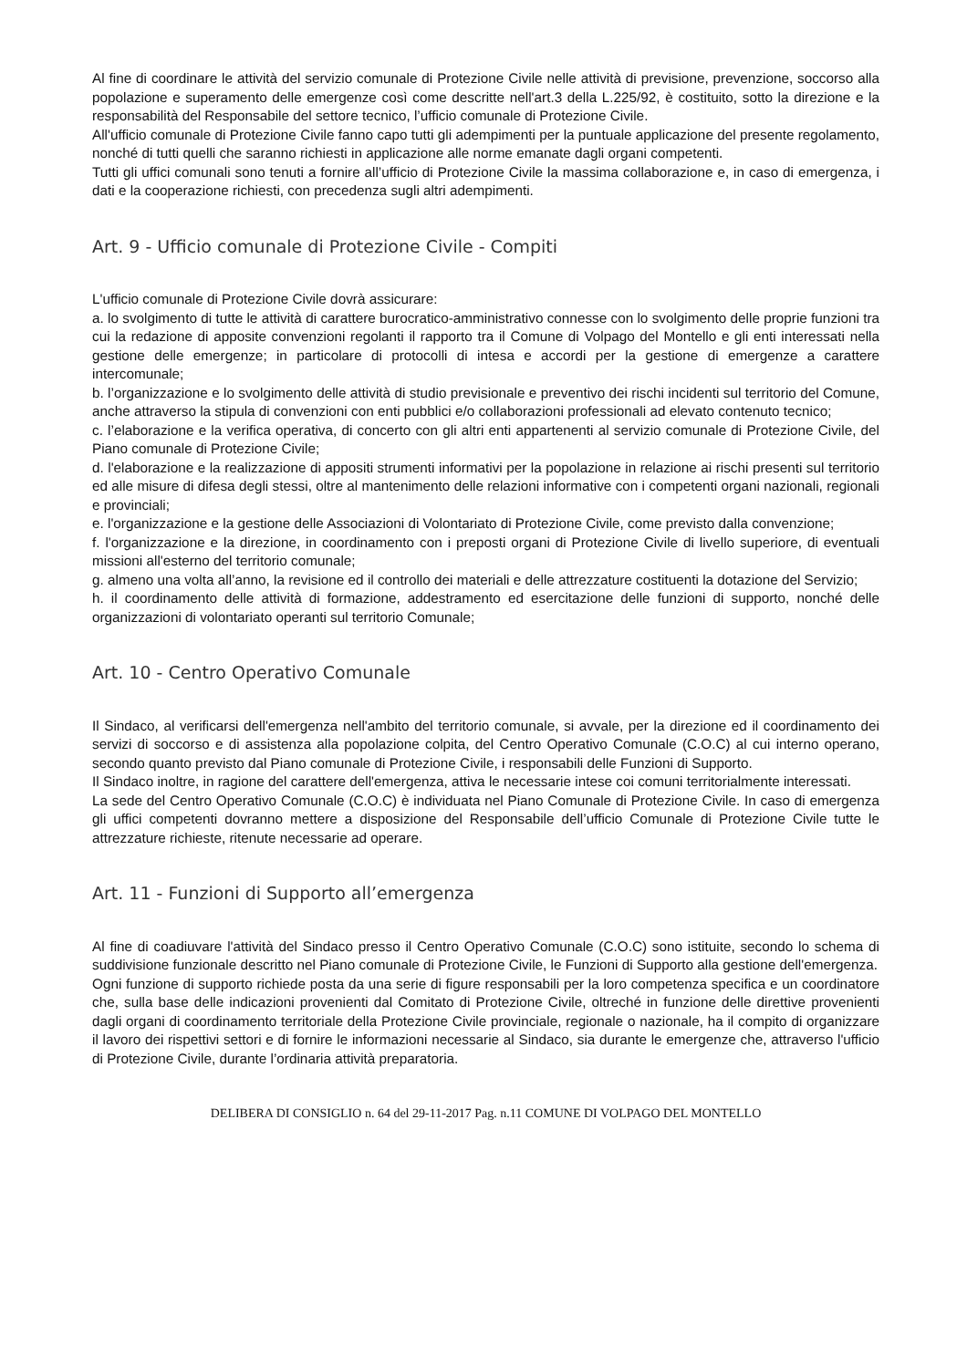Al fine di coordinare le attività del servizio comunale di Protezione Civile nelle attività di previsione, prevenzione, soccorso alla popolazione e superamento delle emergenze così come descritte nell'art.3 della L.225/92, è costituito, sotto la direzione e la responsabilità del Responsabile del settore tecnico, l’ufficio comunale di Protezione Civile.
All'ufficio comunale di Protezione Civile fanno capo tutti gli adempimenti per la puntuale applicazione del presente regolamento, nonché di tutti quelli che saranno richiesti in applicazione alle norme emanate dagli organi competenti.
Tutti gli uffici comunali sono tenuti a fornire all’ufficio di Protezione Civile la massima collaborazione e, in caso di emergenza, i dati e la cooperazione richiesti, con precedenza sugli altri adempimenti.
Art. 9 - Ufficio comunale di Protezione Civile - Compiti
L'ufficio comunale di Protezione Civile dovrà assicurare:
a. lo svolgimento di tutte le attività di carattere burocratico-amministrativo connesse con lo svolgimento delle proprie funzioni tra cui la redazione di apposite convenzioni regolanti il rapporto tra il Comune di Volpago del Montello e gli enti interessati nella gestione delle emergenze; in particolare di protocolli di intesa e accordi per la gestione di emergenze a carattere intercomunale;
b. l’organizzazione e lo svolgimento delle attività di studio previsionale e preventivo dei rischi incidenti sul territorio del Comune, anche attraverso la stipula di convenzioni con enti pubblici e/o collaborazioni professionali ad elevato contenuto tecnico;
c. l’elaborazione e la verifica operativa, di concerto con gli altri enti appartenenti al servizio comunale di Protezione Civile, del Piano comunale di Protezione Civile;
d. l'elaborazione e la realizzazione di appositi strumenti informativi per la popolazione in relazione ai rischi presenti sul territorio ed alle misure di difesa degli stessi, oltre al mantenimento delle relazioni informative con i competenti organi nazionali, regionali e provinciali;
e. l'organizzazione e la gestione delle Associazioni di Volontariato di Protezione Civile, come previsto dalla convenzione;
f. l'organizzazione e la direzione, in coordinamento con i preposti organi di Protezione Civile di livello superiore, di eventuali missioni all'esterno del territorio comunale;
g. almeno una volta all’anno, la revisione ed il controllo dei materiali e delle attrezzature costituenti la dotazione del Servizio;
h. il coordinamento delle attività di formazione, addestramento ed esercitazione delle funzioni di supporto, nonché delle organizzazioni di volontariato operanti sul territorio Comunale;
Art. 10 - Centro Operativo Comunale
Il Sindaco, al verificarsi dell'emergenza nell'ambito del territorio comunale, si avvale, per la direzione ed il coordinamento dei servizi di soccorso e di assistenza alla popolazione colpita, del Centro Operativo Comunale (C.O.C) al cui interno operano, secondo quanto previsto dal Piano comunale di Protezione Civile, i responsabili delle Funzioni di Supporto.
Il Sindaco inoltre, in ragione del carattere dell'emergenza, attiva le necessarie intese coi comuni territorialmente interessati.
La sede del Centro Operativo Comunale (C.O.C) è individuata nel Piano Comunale di Protezione Civile. In caso di emergenza gli uffici competenti dovranno mettere a disposizione del Responsabile dell’ufficio Comunale di Protezione Civile tutte le attrezzature richieste, ritenute necessarie ad operare.
Art. 11 - Funzioni di Supporto all’emergenza
Al fine di coadiuvare l'attività del Sindaco presso il Centro Operativo Comunale (C.O.C) sono istituite, secondo lo schema di suddivisione funzionale descritto nel Piano comunale di Protezione Civile, le Funzioni di Supporto alla gestione dell'emergenza.
Ogni funzione di supporto richiede posta da una serie di figure responsabili per la loro competenza specifica e un coordinatore che, sulla base delle indicazioni provenienti dal Comitato di Protezione Civile, oltreché in funzione delle direttive provenienti dagli organi di coordinamento territoriale della Protezione Civile provinciale, regionale o nazionale, ha il compito di organizzare il lavoro dei rispettivi settori e di fornire le informazioni necessarie al Sindaco, sia durante le emergenze che, attraverso l'ufficio di Protezione Civile, durante l’ordinaria attività preparatoria.
DELIBERA DI CONSIGLIO n. 64 del 29-11-2017 Pag. n.11 COMUNE DI VOLPAGO DEL MONTELLO